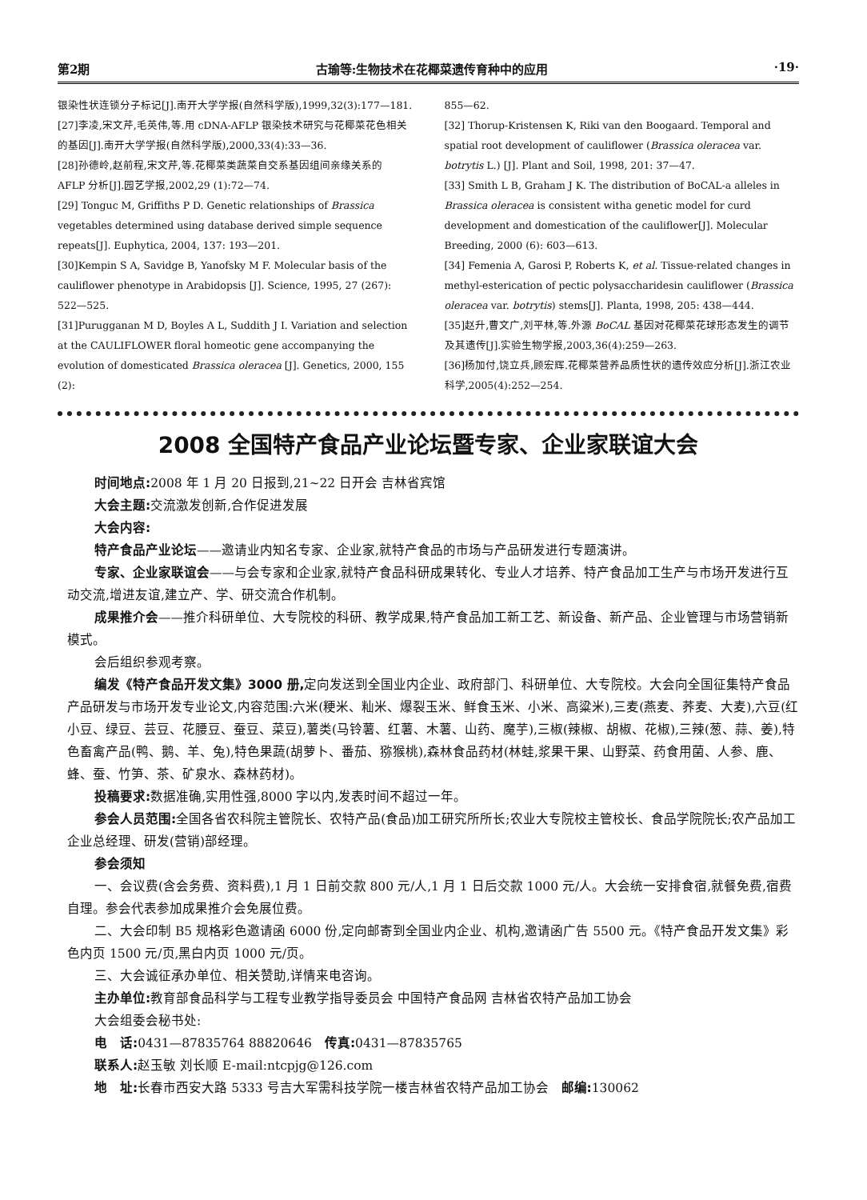第2期 古瑜等:生物技术在花椰菜遗传育种中的应用 ·19·
银染性状连锁分子标记[J].南开大学学报(自然科学版),1999,32(3):177—181.
[27]李凌,宋文芹,毛英伟,等.用 cDNA-AFLP 银染技术研究与花椰菜花色相关的基因[J].南开大学学报(自然科学版),2000,33(4):33—36.
[28]孙德岭,赵前程,宋文芹,等.花椰菜类蔬菜自交系基因组间亲缘关系的 AFLP 分析[J].园艺学报,2002,29 (1):72—74.
[29] Tonguc M, Griffiths P D. Genetic relationships of Brassica vegetables determined using database derived simple sequence repeats[J]. Euphytica, 2004, 137: 193—201.
[30]Kempin S A, Savidge B, Yanofsky M F. Molecular basis of the cauliflower phenotype in Arabidopsis [J]. Science, 1995, 27 (267): 522—525.
[31]Purugganan M D, Boyles A L, Suddith J I. Variation and selection at the CAULIFLOWER floral homeotic gene accompanying the evolution of domesticated Brassica oleracea [J]. Genetics, 2000, 155 (2):
855—62.
[32] Thorup-Kristensen K, Riki van den Boogaard. Temporal and spatial root development of cauliflower (Brassica oleracea var. botrytis L.) [J]. Plant and Soil, 1998, 201: 37—47.
[33] Smith L B, Graham J K. The distribution of BoCAL-a alleles in Brassica oleracea is consistent witha genetic model for curd development and domestication of the cauliflower[J]. Molecular Breeding, 2000 (6): 603—613.
[34] Femenia A, Garosi P, Roberts K, et al. Tissue-related changes in methyl-esterication of pectic polysaccharidesin cauliflower (Brassica oleracea var. botrytis) stems[J]. Planta, 1998, 205: 438—444.
[35]赵升,曹文广,刘平林,等.外源 BoCAL 基因对花椰菜花球形态发生的调节及其遗传[J].实验生物学报,2003,36(4):259—263.
[36]杨加付,饶立兵,顾宏辉.花椰菜营养品质性状的遗传效应分析[J].浙江农业科学,2005(4):252—254.
2008 全国特产食品产业论坛暨专家、企业家联谊大会
时间地点: 2008 年 1 月 20 日报到,21~22 日开会 吉林省宾馆
大会主题: 交流激发创新,合作促进发展
大会内容:
特产食品产业论坛——邀请业内知名专家、企业家,就特产食品的市场与产品研发进行专题演讲。
专家、企业家联谊会——与会专家和企业家,就特产食品科研成果转化、专业人才培养、特产食品加工生产与市场开发进行互动交流,增进友谊,建立产、学、研交流合作机制。
成果推介会——推介科研单位、大专院校的科研、教学成果,特产食品加工新工艺、新设备、新产品、企业管理与市场营销新模式。
会后组织参观考察。
编发《特产食品开发文集》3000 册, 定向发送到全国业内企业、政府部门、科研单位、大专院校。大会向全国征集特产食品产品研发与市场开发专业论文,内容范围:六米(粳米、籼米、爆裂玉米、鲜食玉米、小米、高粱米),三麦(燕麦、荞麦、大麦),六豆(红小豆、绿豆、芸豆、花腰豆、蚕豆、菜豆),薯类(马铃薯、红薯、木薯、山药、魔芋),三椒(辣椒、胡椒、花椒),三辣(葱、蒜、姜),特色畜禽产品(鸭、鹅、羊、兔),特色果蔬(胡萝卜、番茄、猕猴桃),森林食品药材(林蛙,浆果干果、山野菜、药食用菌、人参、鹿、蜂、蚕、竹笋、茶、矿泉水、森林药材)。
投稿要求: 数据准确,实用性强,8000 字以内,发表时间不超过一年。
参会人员范围: 全国各省农科院主管院长、农特产品(食品)加工研究所所长;农业大专院校主管校长、食品学院院长;农产品加工企业总经理、研发(营销)部经理。
参会须知
一、会议费(含会务费、资料费),1 月 1 日前交款 800 元/人,1 月 1 日后交款 1000 元/人。大会统一安排食宿,就餐免费,宿费自理。参会代表参加成果推介会免展位费。
二、大会印制 B5 规格彩色邀请函 6000 份,定向邮寄到全国业内企业、机构,邀请函广告 5500 元。《特产食品开发文集》彩色内页 1500 元/页,黑白内页 1000 元/页。
三、大会诚征承办单位、相关赞助,详情来电咨询。
主办单位: 教育部食品科学与工程专业教学指导委员会 中国特产食品网 吉林省农特产品加工协会
大会组委会秘书处:
电　话: 0431—87835764 88820646　传真: 0431—87835765
联系人: 赵玉敏 刘长顺 E-mail:ntcpjg@126.com
地　址: 长春市西安大路 5333 号吉大军需科技学院一楼吉林省农特产品加工协会　邮编: 130062